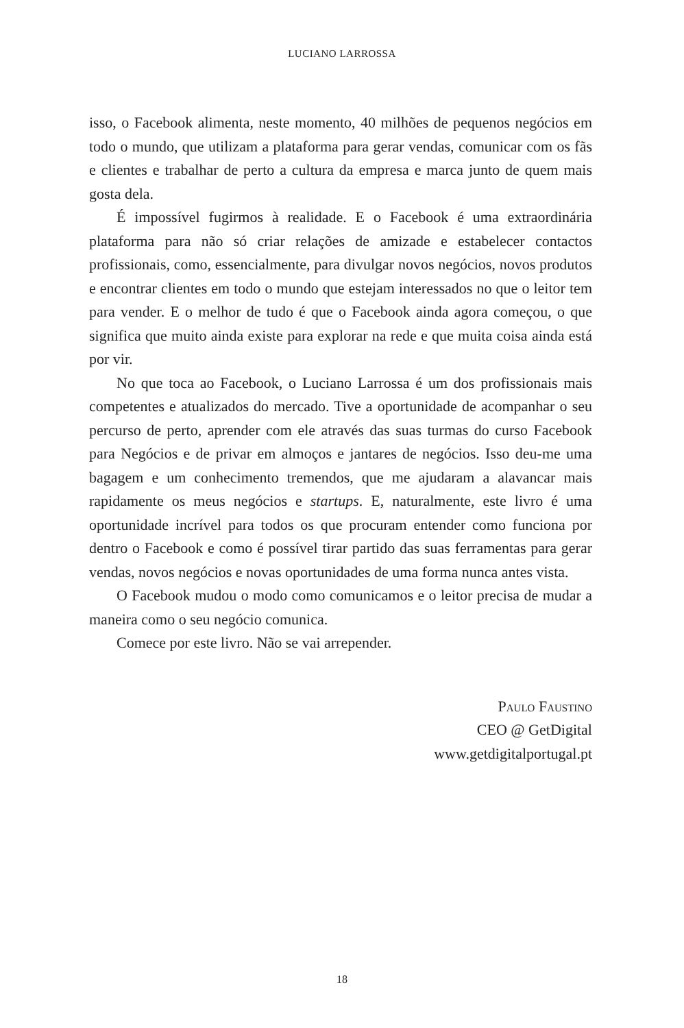LUCIANO LARROSSA
isso, o Facebook alimenta, neste momento, 40 milhões de pequenos negócios em todo o mundo, que utilizam a plataforma para gerar vendas, comunicar com os fãs e clientes e trabalhar de perto a cultura da empresa e marca junto de quem mais gosta dela.
É impossível fugirmos à realidade. E o Facebook é uma extraordinária plataforma para não só criar relações de amizade e estabelecer contactos profissionais, como, essencialmente, para divulgar novos negócios, novos produtos e encontrar clientes em todo o mundo que estejam interessados no que o leitor tem para vender. E o melhor de tudo é que o Facebook ainda agora começou, o que significa que muito ainda existe para explorar na rede e que muita coisa ainda está por vir.
No que toca ao Facebook, o Luciano Larrossa é um dos profissionais mais competentes e atualizados do mercado. Tive a oportunidade de acompanhar o seu percurso de perto, aprender com ele através das suas turmas do curso Facebook para Negócios e de privar em almoços e jantares de negócios. Isso deu-me uma bagagem e um conhecimento tremendos, que me ajudaram a alavancar mais rapidamente os meus negócios e startups. E, naturalmente, este livro é uma oportunidade incrível para todos os que procuram entender como funciona por dentro o Facebook e como é possível tirar partido das suas ferramentas para gerar vendas, novos negócios e novas oportunidades de uma forma nunca antes vista.
O Facebook mudou o modo como comunicamos e o leitor precisa de mudar a maneira como o seu negócio comunica.
Comece por este livro. Não se vai arrepender.
Paulo Faustino
CEO @ GetDigital
www.getdigitalportugal.pt
18